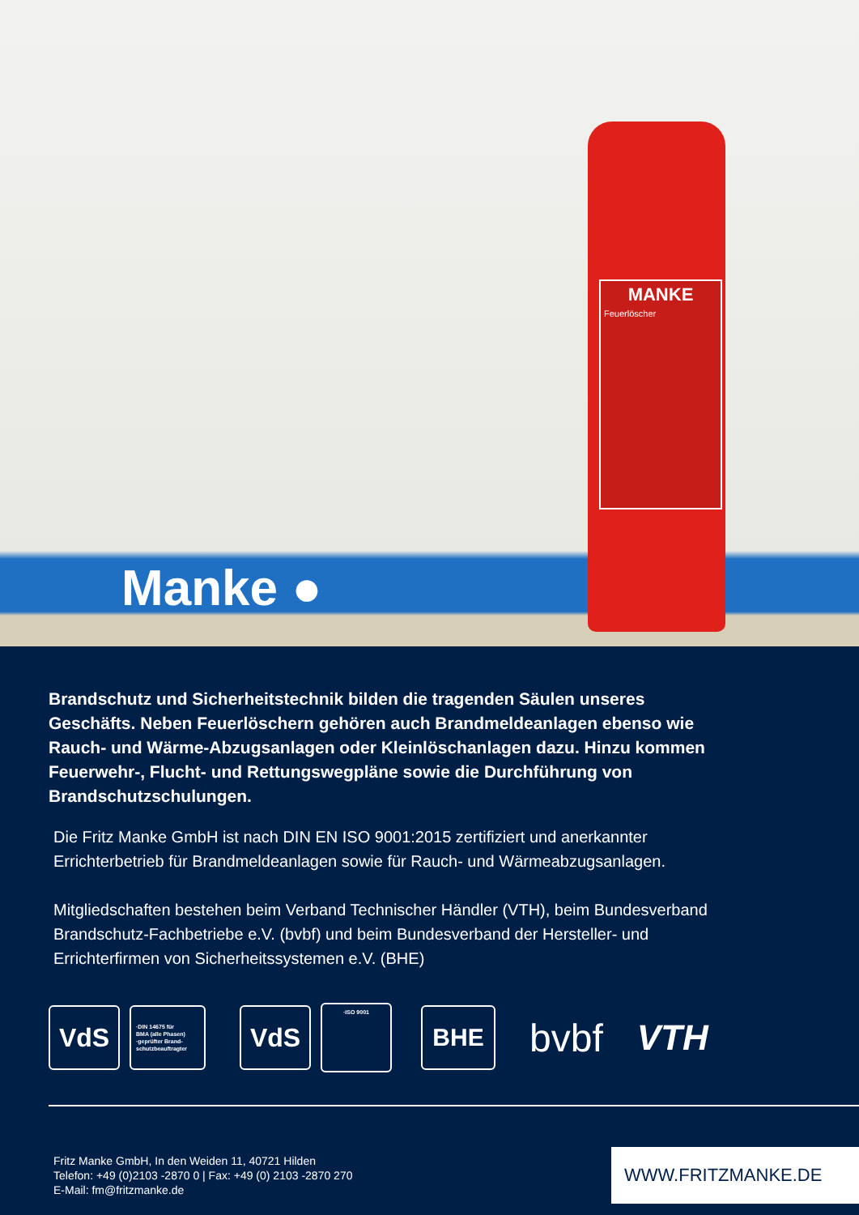MANKE
Feuerlöscher
Manke ●
Brandschutz und Sicherheitstechnik bilden die tragenden Säulen unseres Geschäfts. Neben Feuerlöschern gehören auch Brandmeldeanlagen ebenso wie Rauch- und Wärme-Abzugsanlagen oder Kleinlöschanlagen dazu. Hinzu kommen Feuerwehr-, Flucht- und Rettungswegpläne sowie die Durchführung von Brandschutzschulungen.
Die Fritz Manke GmbH ist nach DIN EN ISO 9001:2015 zertifiziert und anerkannter Errichterbetrieb für Brandmeldeanlagen sowie für Rauch- und Wärmeabzugsanlagen.
Mitgliedschaften bestehen beim Verband Technischer Händler (VTH), beim Bundesver­band Brandschutz-Fachbetriebe e.V. (bvbf) und beim Bundesverband der Hersteller- und Errichterfirmen von Sicherheitssystemen e.V. (BHE)
VdS
·DIN 14675 für
BMA (alle Phasen)
·geprüfter Brand-
schutzbeauftragter
VdS
·ISO 9001
BHE
bvbf VTH
Fritz Manke GmbH, In den Weiden 11, 40721 Hilden
Telefon: +49 (0)2103 -2870 0 | Fax: +49 (0) 2103 -2870 270
E-Mail: fm@fritzmanke.de
WWW.FRITZMANKE.DE